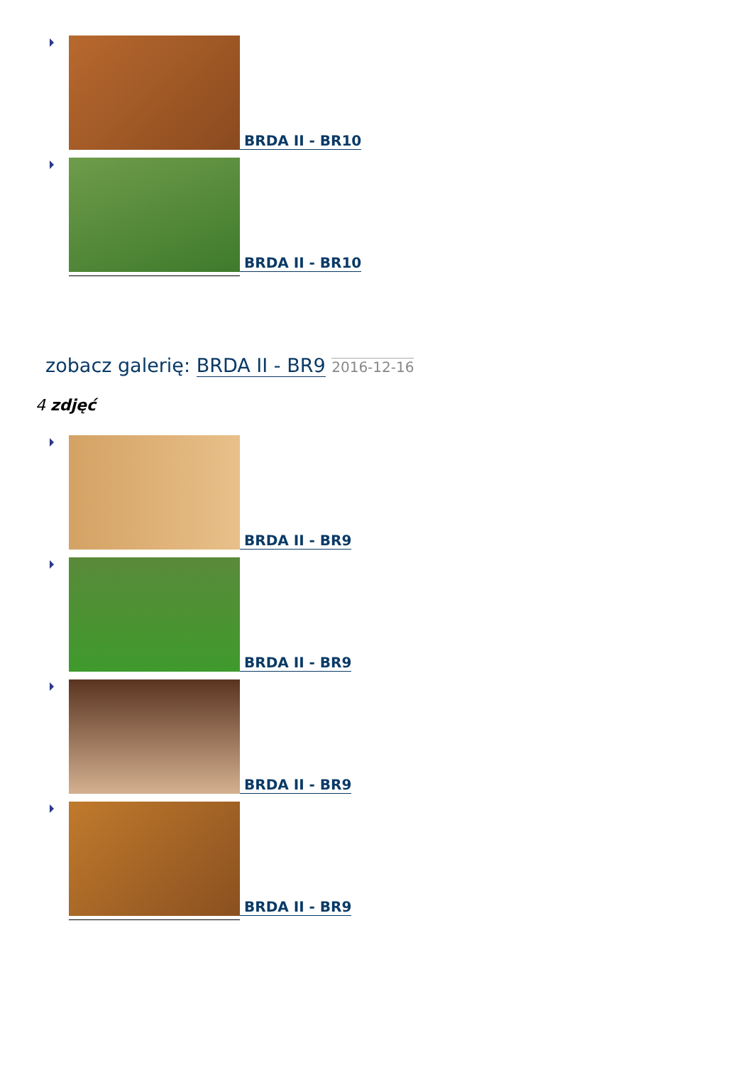BRDA II - BR10
BRDA II - BR10
zobacz galerię: BRDA II - BR9 2016-12-16
4 zdjęć
BRDA II - BR9
BRDA II - BR9
BRDA II - BR9
BRDA II - BR9